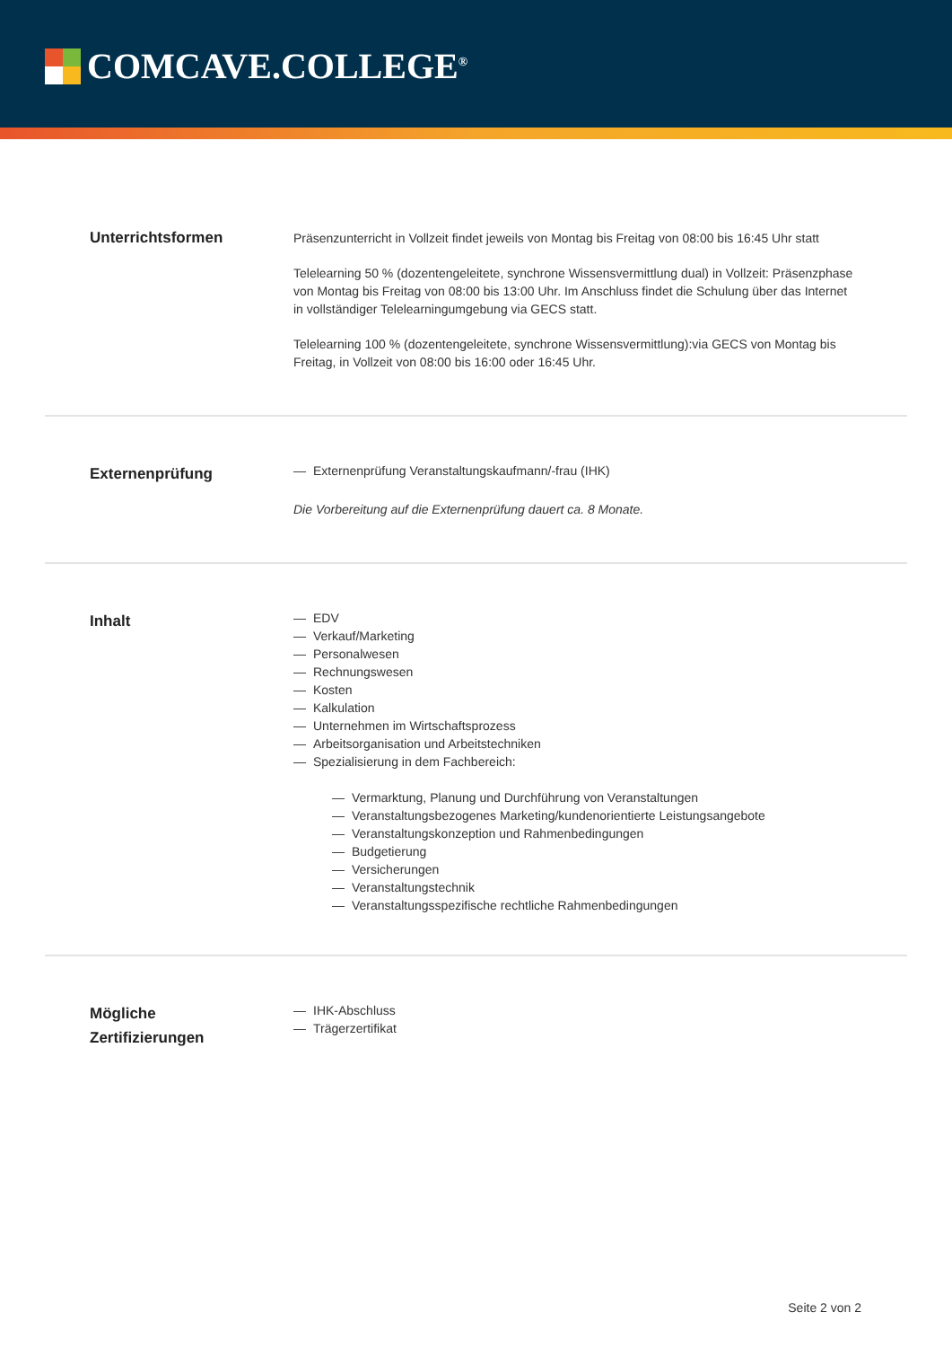COMCAVE.COLLEGE<sup>®</sup>
Unterrichtsformen
Präsenzunterricht in Vollzeit findet jeweils von Montag bis Freitag von 08:00 bis 16:45 Uhr statt
Telelearning 50 % (dozentengeleitete, synchrone Wissensvermittlung dual) in Vollzeit: Präsenzphase von Montag bis Freitag von 08:00 bis 13:00 Uhr. Im Anschluss findet die Schulung über das Internet in vollständiger Telelearningumgebung via GECS statt.
Telelearning 100 % (dozentengeleitete, synchrone Wissensvermittlung):via GECS von Montag bis Freitag, in Vollzeit von 08:00 bis 16:00 oder 16:45 Uhr.
Externenprüfung
— Externenprüfung Veranstaltungskaufmann/-frau (IHK)
Die Vorbereitung auf die Externenprüfung dauert ca. 8 Monate.
Inhalt
— EDV
— Verkauf/Marketing
— Personalwesen
— Rechnungswesen
— Kosten
— Kalkulation
— Unternehmen im Wirtschaftsprozess
— Arbeitsorganisation und Arbeitstechniken
— Spezialisierung in dem Fachbereich:
— Vermarktung, Planung und Durchführung von Veranstaltungen
— Veranstaltungsbezogenes Marketing/kundenorientierte Leistungsangebote
— Veranstaltungskonzeption und Rahmenbedingungen
— Budgetierung
— Versicherungen
— Veranstaltungstechnik
— Veranstaltungsspezifische rechtliche Rahmenbedingungen
Mögliche
Zertifizierungen
— IHK-Abschluss
— Trägerzertifikat
Seite 2 von 2